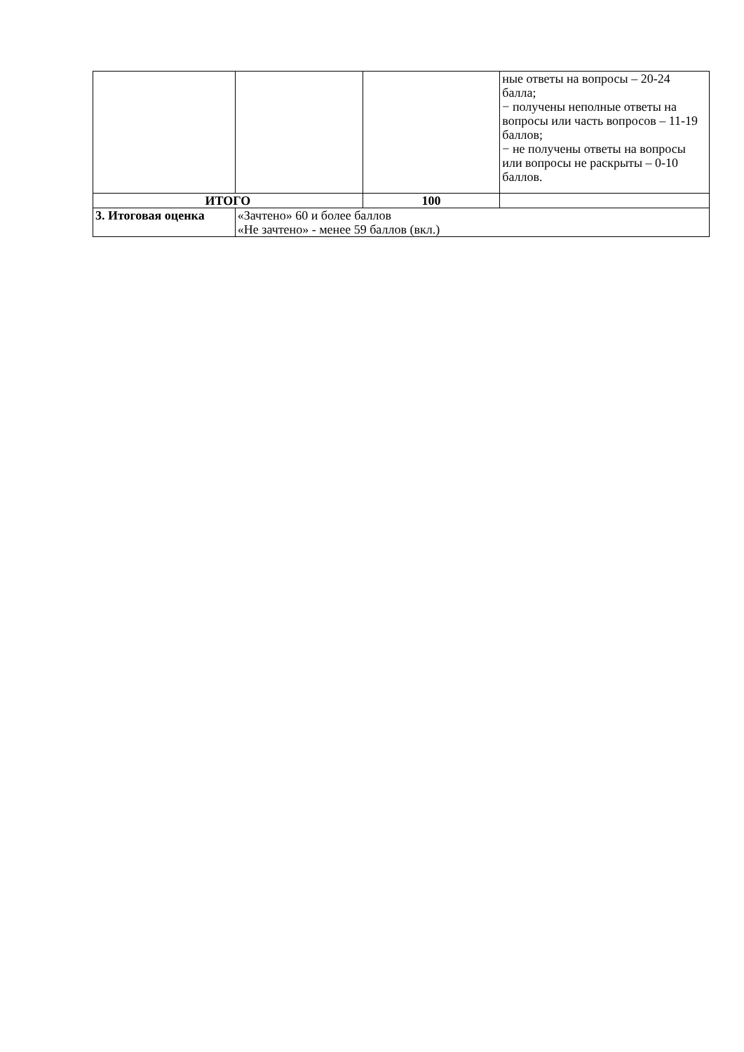| | | | ные ответы на вопросы – 20-24 балла; − получены неполные ответы на вопросы или часть вопросов – 11-19 баллов; − не получены ответы на вопросы или вопросы не раскрыты – 0-10 баллов. |
| ИТОГО | | 100 | |
| 3. Итоговая оценка | «Зачтено» 60 и более баллов «Не зачтено» - менее 59 баллов (вкл.) | | |